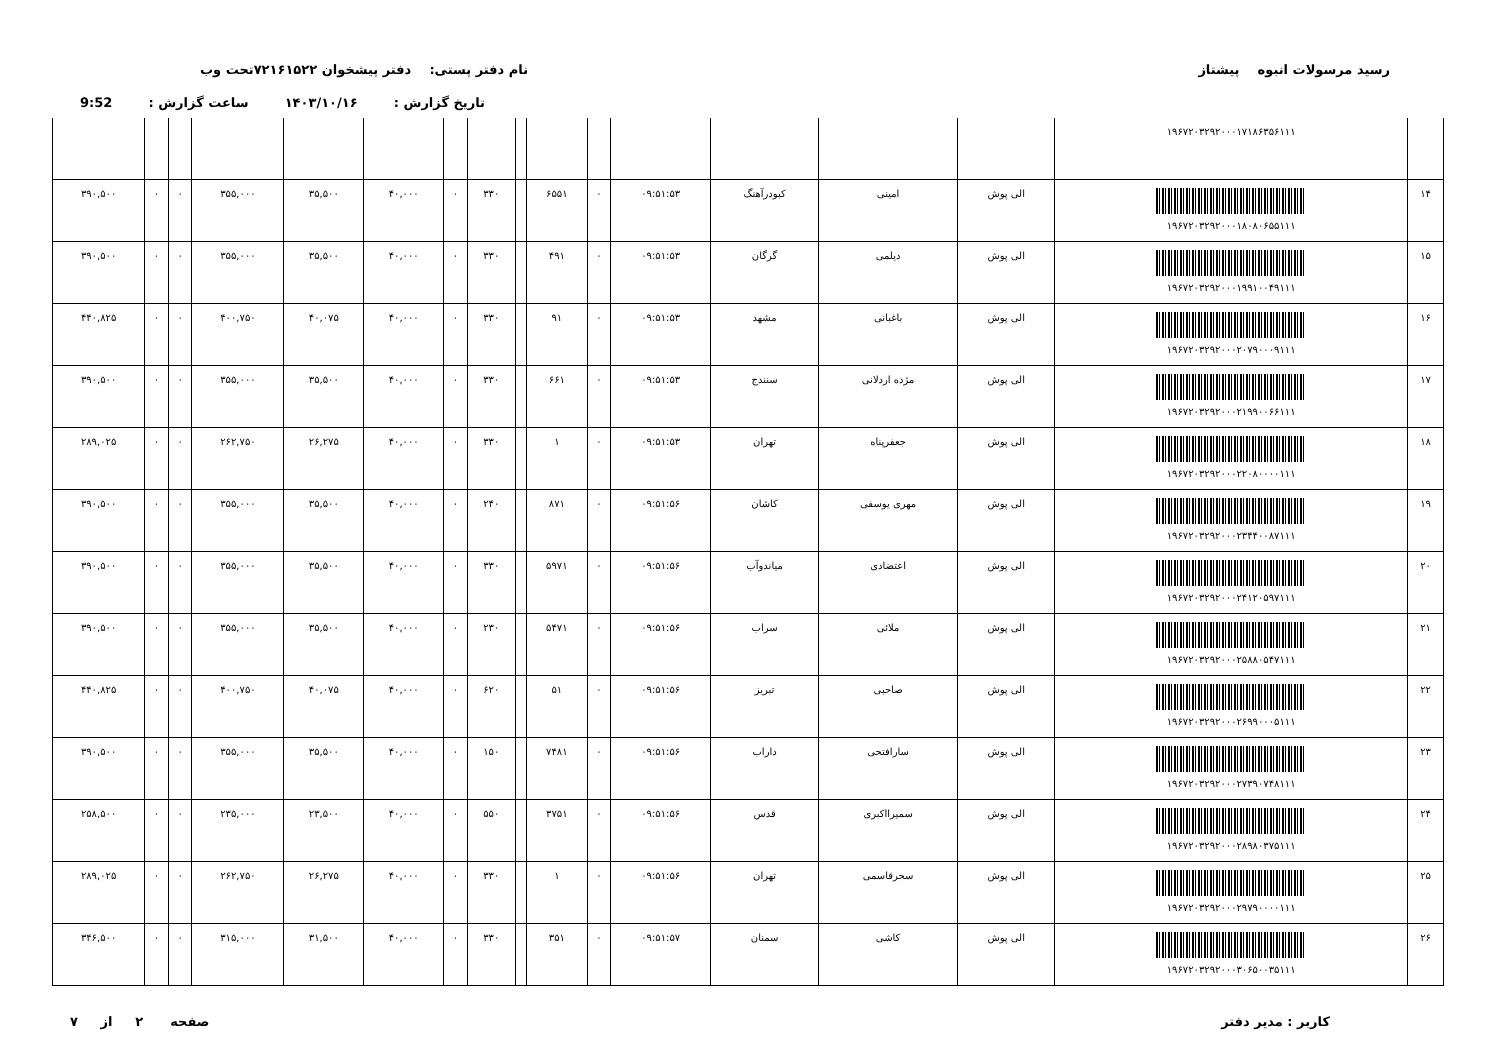رسید مرسولات انبوه پیشتاز نام دفتر پستی: دفتر پیشخوان ۷۲۱۶۱۵۲۲تحت وب
تاریخ گزارش : ۱۴۰۳/۱۰/۱۶ ساعت گزارش : 9:52
| | ۱۹۶۷۲۰۳۲۹۲۰۰۰۱۷۱۸۶۳۵۶۱۱۱ | | | | | | | | | | | | | | | |
| ۱۴ | ۱۹۶۷۲۰۳۲۹۲۰۰۰۱۸۰۸۰۶۵۵۱۱۱ | الی پوش | امینی | کبودرآهنگ | ۰۹:۵۱:۵۳ | ۰ | ۶۵۵۱ | | ۳۳۰ | ۰ | ۴۰,۰۰۰ | ۳۵,۵۰۰ | ۳۵۵,۰۰۰ | ۰ | ۰ | ۳۹۰,۵۰۰ |
| ۱۵ | ۱۹۶۷۲۰۳۲۹۲۰۰۰۱۹۹۱۰۰۴۹۱۱۱ | الی پوش | دیلمی | گرگان | ۰۹:۵۱:۵۳ | ۰ | ۴۹۱ | | ۳۳۰ | ۰ | ۴۰,۰۰۰ | ۳۵,۵۰۰ | ۳۵۵,۰۰۰ | ۰ | ۰ | ۳۹۰,۵۰۰ |
| ۱۶ | ۱۹۶۷۲۰۳۲۹۲۰۰۰۲۰۷۹۰۰۰۹۱۱۱ | الی پوش | باغبانی | مشهد | ۰۹:۵۱:۵۳ | ۰ | ۹۱ | | ۳۳۰ | ۰ | ۴۰,۰۰۰ | ۴۰,۰۷۵ | ۴۰۰,۷۵۰ | ۰ | ۰ | ۴۴۰,۸۲۵ |
| ۱۷ | ۱۹۶۷۲۰۳۲۹۲۰۰۰۲۱۹۹۰۰۶۶۱۱۱ | الی پوش | مژده اردلانی | سنندج | ۰۹:۵۱:۵۳ | ۰ | ۶۶۱ | | ۳۳۰ | ۰ | ۴۰,۰۰۰ | ۳۵,۵۰۰ | ۳۵۵,۰۰۰ | ۰ | ۰ | ۳۹۰,۵۰۰ |
| ۱۸ | ۱۹۶۷۲۰۳۲۹۲۰۰۰۲۲۰۸۰۰۰۰۱۱۱ | الی پوش | جعفرپناه | تهران | ۰۹:۵۱:۵۳ | ۰ | ۱ | | ۳۳۰ | ۰ | ۴۰,۰۰۰ | ۲۶,۲۷۵ | ۲۶۲,۷۵۰ | ۰ | ۰ | ۲۸۹,۰۲۵ |
| ۱۹ | ۱۹۶۷۲۰۳۲۹۲۰۰۰۲۳۴۴۰۰۸۷۱۱۱ | الی پوش | مهری یوسفی | کاشان | ۰۹:۵۱:۵۶ | ۰ | ۸۷۱ | | ۲۴۰ | ۰ | ۴۰,۰۰۰ | ۳۵,۵۰۰ | ۳۵۵,۰۰۰ | ۰ | ۰ | ۳۹۰,۵۰۰ |
| ۲۰ | ۱۹۶۷۲۰۳۲۹۲۰۰۰۲۴۱۲۰۵۹۷۱۱۱ | الی پوش | اعتضادی | میاندوآب | ۰۹:۵۱:۵۶ | ۰ | ۵۹۷۱ | | ۳۳۰ | ۰ | ۴۰,۰۰۰ | ۳۵,۵۰۰ | ۳۵۵,۰۰۰ | ۰ | ۰ | ۳۹۰,۵۰۰ |
| ۲۱ | ۱۹۶۷۲۰۳۲۹۲۰۰۰۲۵۸۸۰۵۴۷۱۱۱ | الی پوش | ملائی | سراب | ۰۹:۵۱:۵۶ | ۰ | ۵۴۷۱ | | ۲۳۰ | ۰ | ۴۰,۰۰۰ | ۳۵,۵۰۰ | ۳۵۵,۰۰۰ | ۰ | ۰ | ۳۹۰,۵۰۰ |
| ۲۲ | ۱۹۶۷۲۰۳۲۹۲۰۰۰۲۶۹۹۰۰۰۵۱۱۱ | الی پوش | صاحبی | تبریز | ۰۹:۵۱:۵۶ | ۰ | ۵۱ | | ۶۲۰ | ۰ | ۴۰,۰۰۰ | ۴۰,۰۷۵ | ۴۰۰,۷۵۰ | ۰ | ۰ | ۴۴۰,۸۲۵ |
| ۲۳ | ۱۹۶۷۲۰۳۲۹۲۰۰۰۲۷۳۹۰۷۴۸۱۱۱ | الی پوش | سارافتحی | داراب | ۰۹:۵۱:۵۶ | ۰ | ۷۴۸۱ | | ۱۵۰ | ۰ | ۴۰,۰۰۰ | ۳۵,۵۰۰ | ۳۵۵,۰۰۰ | ۰ | ۰ | ۳۹۰,۵۰۰ |
| ۲۴ | ۱۹۶۷۲۰۳۲۹۲۰۰۰۲۸۹۸۰۳۷۵۱۱۱ | الی پوش | سمیرااکبری | قدس | ۰۹:۵۱:۵۶ | ۰ | ۳۷۵۱ | | ۵۵۰ | ۰ | ۴۰,۰۰۰ | ۲۳,۵۰۰ | ۲۳۵,۰۰۰ | ۰ | ۰ | ۲۵۸,۵۰۰ |
| ۲۵ | ۱۹۶۷۲۰۳۲۹۲۰۰۰۲۹۷۹۰۰۰۰۱۱۱ | الی پوش | سحرقاسمی | تهران | ۰۹:۵۱:۵۶ | ۰ | ۱ | | ۳۳۰ | ۰ | ۴۰,۰۰۰ | ۲۶,۲۷۵ | ۲۶۲,۷۵۰ | ۰ | ۰ | ۲۸۹,۰۲۵ |
| ۲۶ | ۱۹۶۷۲۰۳۲۹۲۰۰۰۳۰۶۵۰۰۳۵۱۱۱ | الی پوش | کاشی | سمنان | ۰۹:۵۱:۵۷ | ۰ | ۳۵۱ | | ۳۳۰ | ۰ | ۴۰,۰۰۰ | ۳۱,۵۰۰ | ۳۱۵,۰۰۰ | ۰ | ۰ | ۳۴۶,۵۰۰ |
کاربر : مدیر دفتر صفحه ۲ از ۷